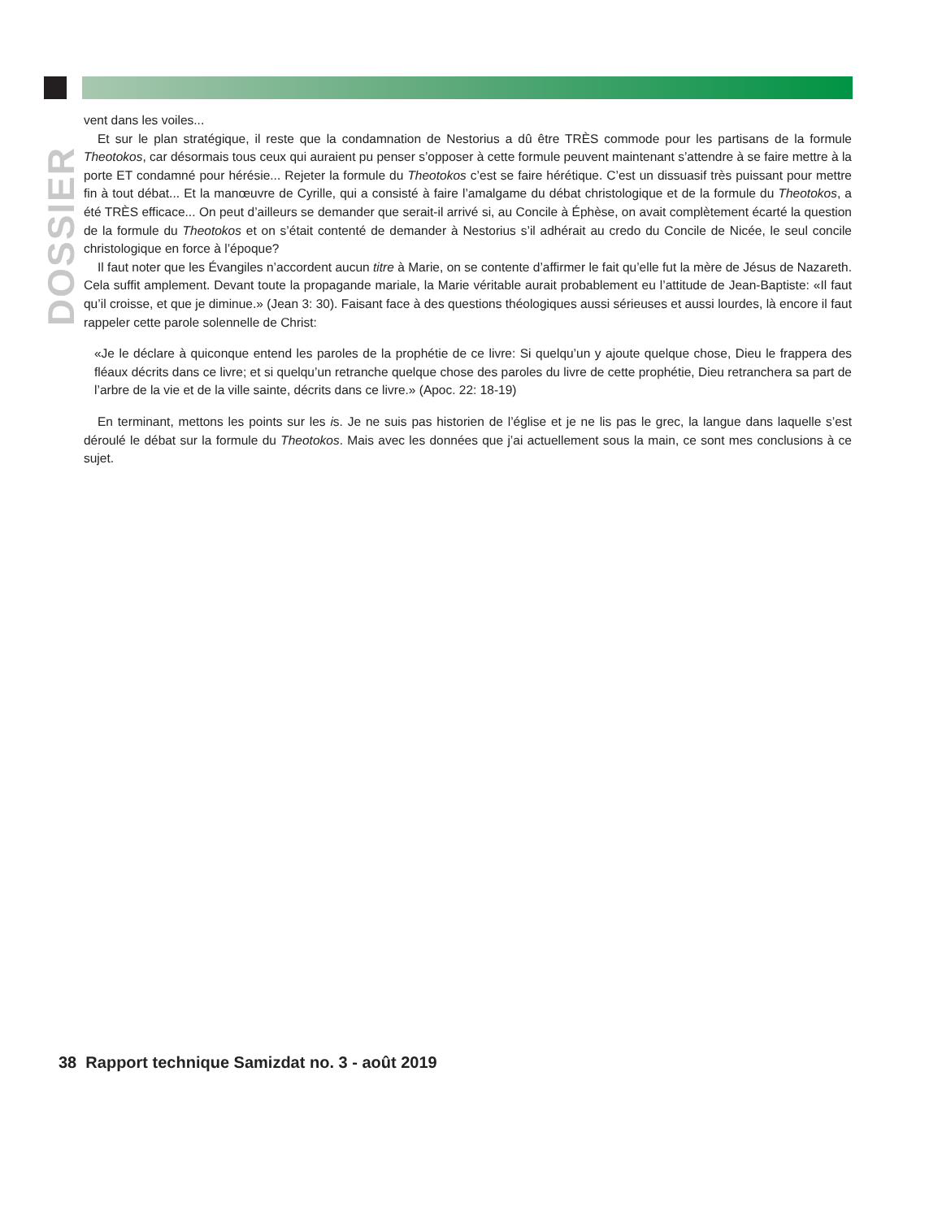DOSSIER
vent dans les voiles...
Et sur le plan stratégique, il reste que la condamnation de Nestorius a dû être TRÈS commode pour les partisans de la formule Theotokos, car désormais tous ceux qui auraient pu penser s’opposer à cette formule peuvent maintenant s’attendre à se faire mettre à la porte ET condamné pour hérésie... Rejeter la formule du Theotokos c’est se faire hérétique. C’est un dissuasif très puissant pour mettre fin à tout débat... Et la manœuvre de Cyrille, qui a consisté à faire l’amalgame du débat christologique et de la formule du Theotokos, a été TRÈS efficace... On peut d’ailleurs se demander que serait-il arrivé si, au Concile à Éphèse, on avait complètement écarté la question de la formule du Theotokos et on s’était contenté de demander à Nestorius s’il adhérait au credo du Concile de Nicée, le seul concile christologique en force à l’époque?
Il faut noter que les Évangiles n’accordent aucun titre à Marie, on se contente d’affirmer le fait qu’elle fut la mère de Jésus de Nazareth. Cela suffit amplement. Devant toute la propagande mariale, la Marie véritable aurait probablement eu l’attitude de Jean-Baptiste: «Il faut qu’il croisse, et que je diminue.» (Jean 3: 30). Faisant face à des questions théologiques aussi sérieuses et aussi lourdes, là encore il faut rappeler cette parole solennelle de Christ:
«Je le déclare à quiconque entend les paroles de la prophétie de ce livre: Si quelqu’un y ajoute quelque chose, Dieu le frappera des fléaux décrits dans ce livre; et si quelqu’un retranche quelque chose des paroles du livre de cette prophétie, Dieu retranchera sa part de l’arbre de la vie et de la ville sainte, décrits dans ce livre.» (Apoc. 22: 18-19)
En terminant, mettons les points sur les is. Je ne suis pas historien de l’église et je ne lis pas le grec, la langue dans laquelle s’est déroulé le débat sur la formule du Theotokos. Mais avec les données que j’ai actuellement sous la main, ce sont mes conclusions à ce sujet.
38 Rapport technique Samizdat no. 3 - août 2019